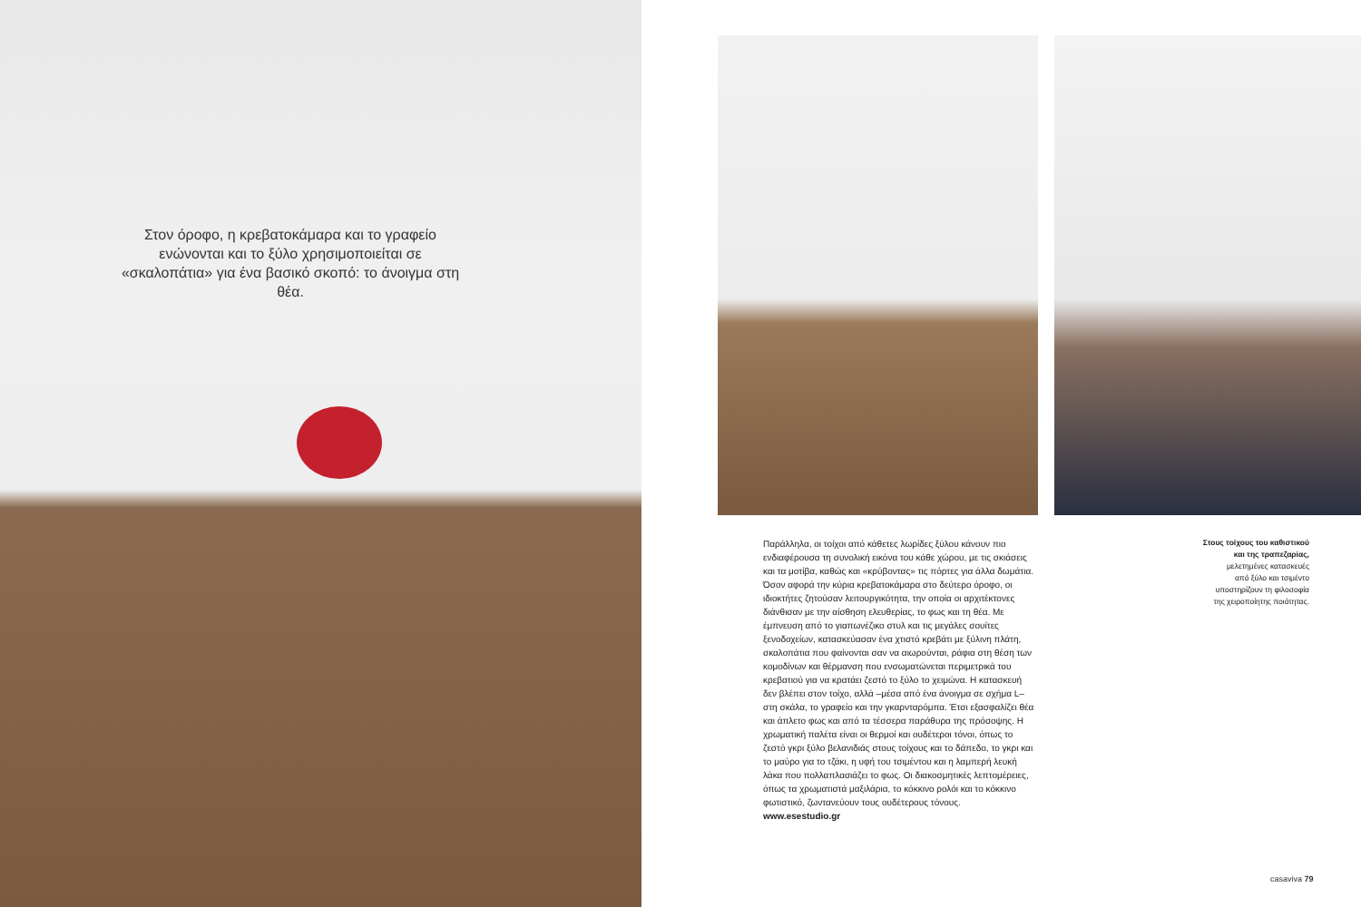Στον όροφο, η κρεβατοκάμαρα και το γραφείο ενώνονται και το ξύλο χρησιμοποιείται σε «σκαλοπάτια» για ένα βασικό σκοπό: το άνοιγμα στη θέα.
Παράλληλα, οι τοίχοι από κάθετες λωρίδες ξύλου κάνουν πιο ενδιαφέρουσα τη συνολική εικόνα του κάθε χώρου, με τις σκιάσεις και τα μοτίβα, καθώς και «κρύβοντας» τις πόρτες για άλλα δωμάτια. Όσον αφορά την κύρια κρεβατοκάμαρα στο δεύτερο όροφο, οι ιδιοκτήτες ζητούσαν λειτουργικότητα, την οποία οι αρχιτέκτονες διάνθισαν με την αίσθηση ελευθερίας, το φως και τη θέα. Με έμπνευση από το γιαπωνέζικο στυλ και τις μεγάλες σουίτες ξενοδοχείων, κατασκεύασαν ένα χτιστό κρεβάτι με ξύλινη πλάτη, σκαλοπάτια που φαίνονται σαν να αιωρούνται, ράφια στη θέση των κομοδίνων και θέρμανση που ενσωματώνεται περιμετρικά του κρεβατιού για να κρατάει ζεστό το ξύλο το χειμώνα. Η κατασκευή δεν βλέπει στον τοίχο, αλλά –μέσα από ένα άνοιγμα σε σχήμα L– στη σκάλα, το γραφείο και την γκαρνταρόμπα. Έτσι εξασφαλίζει θέα και άπλετο φως και από τα τέσσερα παράθυρα της πρόσοψης. Η χρωματική παλέτα είναι οι θερμοί και ουδέτεροι τόνοι, όπως το ζεστό γκρι ξύλο βελανιδιάς στους τοίχους και το δάπεδο, το γκρι και το μαύρο για το τζάκι, η υφή του τσιμέντου και η λαμπερή λευκή λάκα που πολλαπλασιάζει το φως. Οι διακοσμητικές λεπτομέρειες, όπως τα χρωματιστά μαξιλάρια, το κόκκινο ρολόι και το κόκκινο φωτιστικό, ζωντανεύουν τους ουδέτερους τόνους.
www.esestudio.gr
Στους τοίχους του καθιστικού
και της τραπεζαρίας,
μελετημένες κατασκευές
από ξύλο και τσιμέντο
υποστηρίζουν τη φιλοσοφία
της χειροποίητης ποιότητας.
casaviva 79